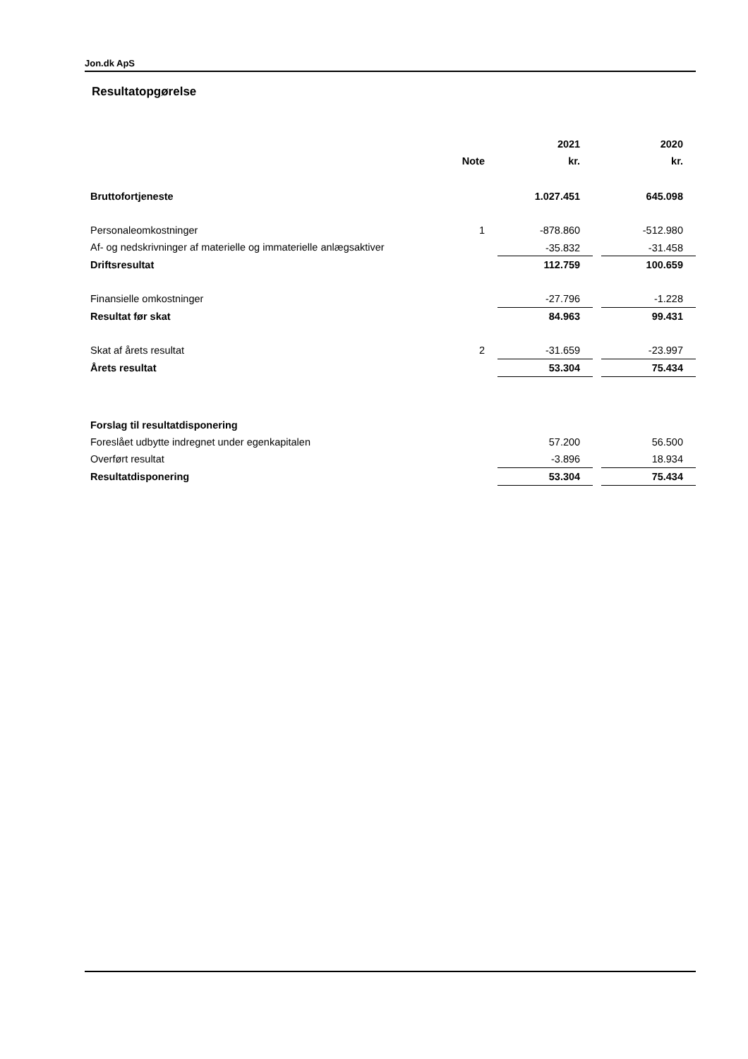Jon.dk ApS
Resultatopgørelse
| | | 2021 | | 2020 |
| --- | --- | --- | --- | --- |
| | Note | kr. | | kr. |
| Bruttofortjeneste | | 1.027.451 | | 645.098 |
| Personaleomkostninger | 1 | -878.860 | | -512.980 |
| Af- og nedskrivninger af materielle og immaterielle anlægsaktiver | | -35.832 | | -31.458 |
| Driftsresultat | | 112.759 | | 100.659 |
| Finansielle omkostninger | | -27.796 | | -1.228 |
| Resultat før skat | | 84.963 | | 99.431 |
| Skat af årets resultat | 2 | -31.659 | | -23.997 |
| Årets resultat | | 53.304 | | 75.434 |
| Forslag til resultatdisponering | | | | |
| Foreslået udbytte indregnet under egenkapitalen | | 57.200 | | 56.500 |
| Overført resultat | | -3.896 | | 18.934 |
| Resultatdisponering | | 53.304 | | 75.434 |